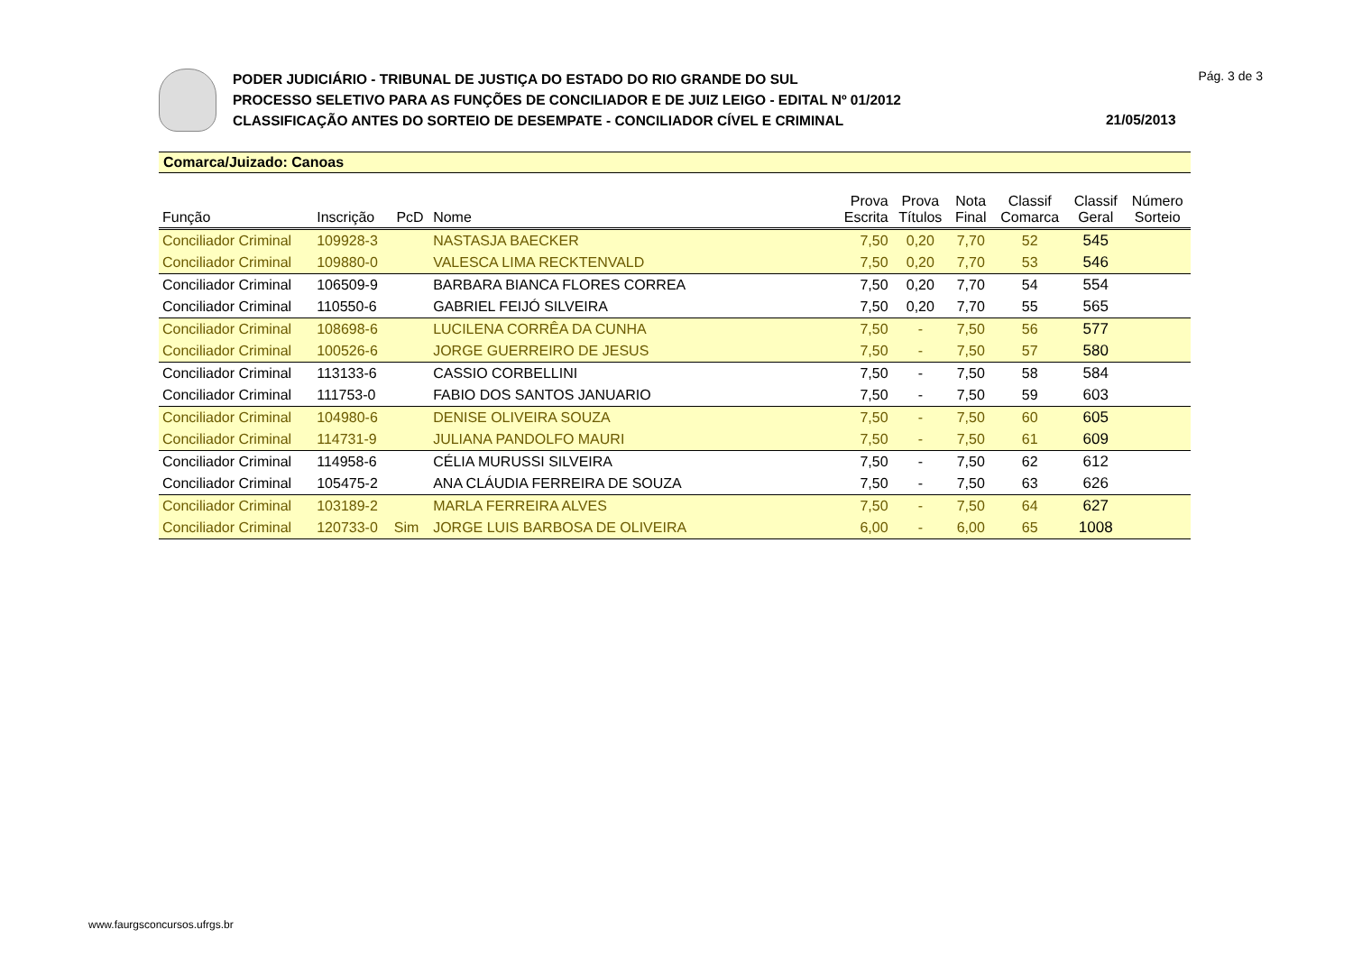PODER JUDICIÁRIO - TRIBUNAL DE JUSTIÇA DO ESTADO DO RIO GRANDE DO SUL
PROCESSO SELETIVO PARA AS FUNÇÕES DE CONCILIADOR E DE JUIZ LEIGO - EDITAL Nº 01/2012
CLASSIFICAÇÃO ANTES DO SORTEIO DE DESEMPATE - CONCILIADOR CÍVEL E CRIMINAL
Pág. 3 de 3
21/05/2013
Comarca/Juizado: Canoas
| Função | Inscrição | PcD | Nome | Prova Escrita | Prova Títulos | Nota Final | Classif Comarca | Classif Geral | Número Sorteio |
| --- | --- | --- | --- | --- | --- | --- | --- | --- | --- |
| Conciliador Criminal | 109928-3 | | NASTASJA BAECKER | 7,50 | 0,20 | 7,70 | 52 | 545 | |
| Conciliador Criminal | 109880-0 | | VALESCA LIMA RECKTENVALD | 7,50 | 0,20 | 7,70 | 53 | 546 | |
| Conciliador Criminal | 106509-9 | | BARBARA BIANCA FLORES CORREA | 7,50 | 0,20 | 7,70 | 54 | 554 | |
| Conciliador Criminal | 110550-6 | | GABRIEL FEIJÓ SILVEIRA | 7,50 | 0,20 | 7,70 | 55 | 565 | |
| Conciliador Criminal | 108698-6 | | LUCILENA CORRÊA DA CUNHA | 7,50 | - | 7,50 | 56 | 577 | |
| Conciliador Criminal | 100526-6 | | JORGE GUERREIRO DE JESUS | 7,50 | - | 7,50 | 57 | 580 | |
| Conciliador Criminal | 113133-6 | | CASSIO CORBELLINI | 7,50 | - | 7,50 | 58 | 584 | |
| Conciliador Criminal | 111753-0 | | FABIO DOS SANTOS JANUARIO | 7,50 | - | 7,50 | 59 | 603 | |
| Conciliador Criminal | 104980-6 | | DENISE OLIVEIRA SOUZA | 7,50 | - | 7,50 | 60 | 605 | |
| Conciliador Criminal | 114731-9 | | JULIANA PANDOLFO MAURI | 7,50 | - | 7,50 | 61 | 609 | |
| Conciliador Criminal | 114958-6 | | CÉLIA MURUSSI SILVEIRA | 7,50 | - | 7,50 | 62 | 612 | |
| Conciliador Criminal | 105475-2 | | ANA CLÁUDIA FERREIRA DE SOUZA | 7,50 | - | 7,50 | 63 | 626 | |
| Conciliador Criminal | 103189-2 | | MARLA FERREIRA ALVES | 7,50 | - | 7,50 | 64 | 627 | |
| Conciliador Criminal | 120733-0 | Sim | JORGE LUIS BARBOSA DE OLIVEIRA | 6,00 | - | 6,00 | 65 | 1008 | |
www.faurgsconcursos.ufrgs.br